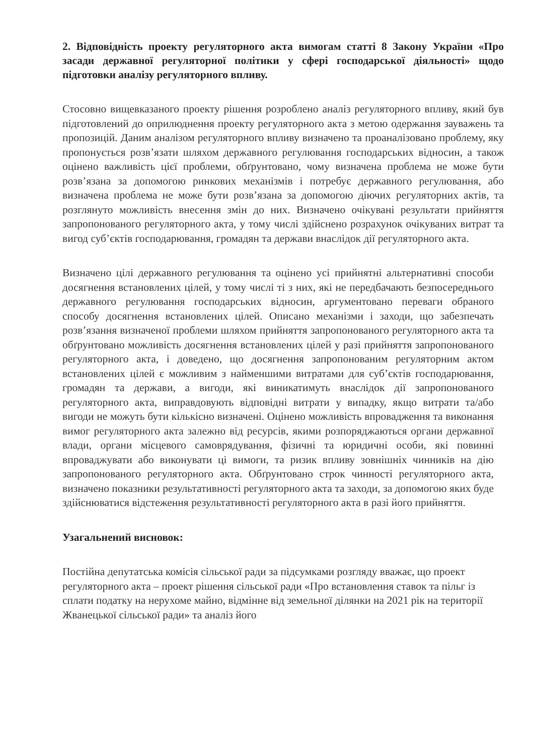2. Відповідність проекту регуляторного акта вимогам статті 8 Закону України «Про засади державної регуляторної політики у сфері господарської діяльності» щодо підготовки аналізу регуляторного впливу.
Стосовно вищевказаного проекту рішення розроблено аналіз регуляторного впливу, який був підготовлений до оприлюднення проекту регуляторного акта з метою одержання зауважень та пропозицій. Даним аналізом регуляторного впливу визначено та проаналізовано проблему, яку пропонується розв’язати шляхом державного регулювання господарських відносин, а також оцінено важливість цієї проблеми, обґрунтовано, чому визначена проблема не може бути розв’язана за допомогою ринкових механізмів і потребує державного регулювання, або визначена проблема не може бути розв’язана за допомогою діючих регуляторних актів, та розглянуто можливість внесення змін до них. Визначено очікувані результати прийняття запропонованого регуляторного акта, у тому числі здійснено розрахунок очікуваних витрат та вигод суб’єктів господарювання, громадян та держави внаслідок дії регуляторного акта.
Визначено цілі державного регулювання та оцінено усі прийнятні альтернативні способи досягнення встановлених цілей, у тому числі ті з них, які не передбачають безпосереднього державного регулювання господарських відносин, аргументовано переваги обраного способу досягнення встановлених цілей. Описано механізми і заходи, що забезпечать розв’язання визначеної проблеми шляхом прийняття запропонованого регуляторного акта та обґрунтовано можливість досягнення встановлених цілей у разі прийняття запропонованого регуляторного акта, і доведено, що досягнення запропонованим регуляторним актом встановлених цілей є можливим з найменшими витратами для суб’єктів господарювання, громадян та держави, а вигоди, які виникатимуть внаслідок дії запропонованого регуляторного акта, виправдовують відповідні витрати у випадку, якщо витрати та/або вигоди не можуть бути кількісно визначені. Оцінено можливість впровадження та виконання вимог регуляторного акта залежно від ресурсів, якими розпоряджаються органи державної влади, органи місцевого самоврядування, фізичні та юридичні особи, які повинні впроваджувати або виконувати ці вимоги, та ризик впливу зовнішніх чинників на дію запропонованого регуляторного акта. Обґрунтовано строк чинності регуляторного акта, визначено показники результативності регуляторного акта та заходи, за допомогою яких буде здійснюватися відстеження результативності регуляторного акта в разі його прийняття.
Узагальнений висновок:
Постійна депутатська комісія сільської ради за підсумками розгляду вважає, що проект регуляторного акта – проект рішення сільської ради «Про встановлення ставок та пільг із сплати податку на нерухоме майно, відмінне від земельної ділянки на 2021 рік на території Жванецької сільської ради» та аналіз його